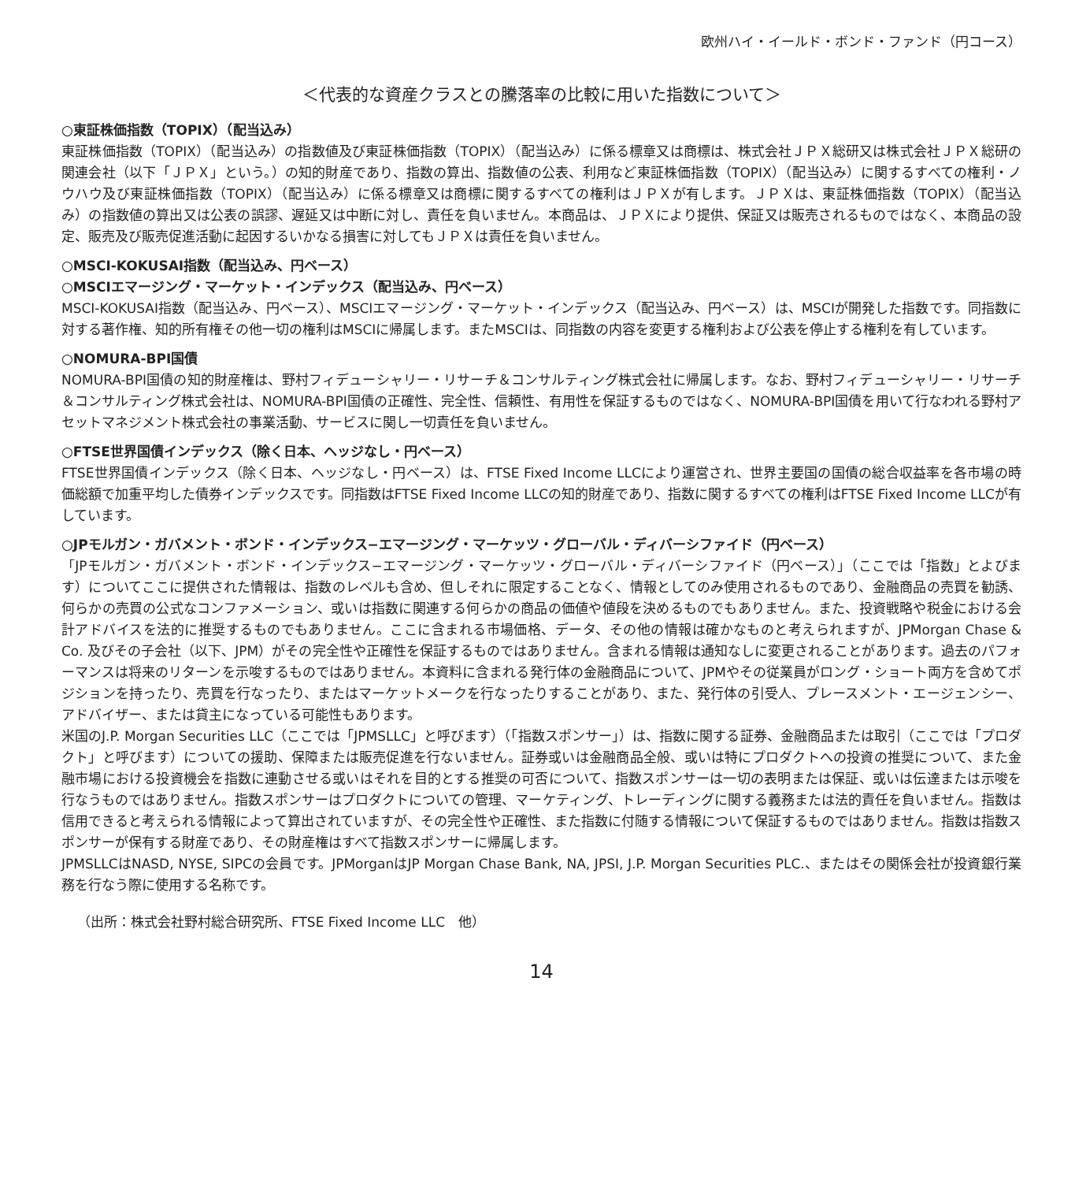欧州ハイ・イールド・ボンド・ファンド（円コース）
＜代表的な資産クラスとの騰落率の比較に用いた指数について＞
○東証株価指数（TOPIX）（配当込み）
東証株価指数（TOPIX）（配当込み）の指数値及び東証株価指数（TOPIX）（配当込み）に係る標章又は商標は、株式会社ＪＰＸ総研又は株式会社ＪＰＸ総研の関連会社（以下「ＪＰＸ」という。）の知的財産であり、指数の算出、指数値の公表、利用など東証株価指数（TOPIX）（配当込み）に関するすべての権利・ノウハウ及び東証株価指数（TOPIX）（配当込み）に係る標章又は商標に関するすべての権利はＪＰＸが有します。ＪＰＸは、東証株価指数（TOPIX）（配当込み）の指数値の算出又は公表の誤謬、遅延又は中断に対し、責任を負いません。本商品は、ＪＰＸにより提供、保証又は販売されるものではなく、本商品の設定、販売及び販売促進活動に起因するいかなる損害に対してもＪＰＸは責任を負いません。
○MSCI-KOKUSAI指数（配当込み、円ベース）
○MSCIエマージング・マーケット・インデックス（配当込み、円ベース）
MSCI-KOKUSAI指数（配当込み、円ベース）、MSCIエマージング・マーケット・インデックス（配当込み、円ベース）は、MSCIが開発した指数です。同指数に対する著作権、知的所有権その他一切の権利はMSCIに帰属します。またMSCIは、同指数の内容を変更する権利および公表を停止する権利を有しています。
○NOMURA-BPI国債
NOMURA-BPI国債の知的財産権は、野村フィデューシャリー・リサーチ＆コンサルティング株式会社に帰属します。なお、野村フィデューシャリー・リサーチ＆コンサルティング株式会社は、NOMURA-BPI国債の正確性、完全性、信頼性、有用性を保証するものではなく、NOMURA-BPI国債を用いて行なわれる野村アセットマネジメント株式会社の事業活動、サービスに関し一切責任を負いません。
○FTSE世界国債インデックス（除く日本、ヘッジなし・円ベース）
FTSE世界国債インデックス（除く日本、ヘッジなし・円ベース）は、FTSE Fixed Income LLCにより運営され、世界主要国の国債の総合収益率を各市場の時価総額で加重平均した債券インデックスです。同指数はFTSE Fixed Income LLCの知的財産であり、指数に関するすべての権利はFTSE Fixed Income LLCが有しています。
○JPモルガン・ガバメント・ボンド・インデックス−エマージング・マーケッツ・グローバル・ディバーシファイド（円ベース）
「JPモルガン・ガバメント・ボンド・インデックス−エマージング・マーケッツ・グローバル・ディバーシファイド（円ベース）」（ここでは「指数」とよびます）についてここに提供された情報は、指数のレベルも含め、但しそれに限定することなく、情報としてのみ使用されるものであり、金融商品の売買を勧誘、何らかの売買の公式なコンファメーション、或いは指数に関連する何らかの商品の価値や値段を決めるものでもありません。また、投資戦略や税金における会計アドバイスを法的に推奨するものでもありません。ここに含まれる市場価格、データ、その他の情報は確かなものと考えられますが、JPMorgan Chase & Co. 及びその子会社（以下、JPM）がその完全性や正確性を保証するものではありません。含まれる情報は通知なしに変更されることがあります。過去のパフォーマンスは将来のリターンを示唆するものではありません。本資料に含まれる発行体の金融商品について、JPMやその従業員がロング・ショート両方を含めてポジションを持ったり、売買を行なったり、またはマーケットメークを行なったりすることがあり、また、発行体の引受人、プレースメント・エージェンシー、アドバイザー、または貸主になっている可能性もあります。
米国のJ.P. Morgan Securities LLC（ここでは「JPMSLLC」と呼びます）（「指数スポンサー」）は、指数に関する証券、金融商品または取引（ここでは「プロダクト」と呼びます）についての援助、保障または販売促進を行ないません。証券或いは金融商品全般、或いは特にプロダクトへの投資の推奨について、また金融市場における投資機会を指数に連動させる或いはそれを目的とする推奨の可否について、指数スポンサーは一切の表明または保証、或いは伝達または示唆を行なうものではありません。指数スポンサーはプロダクトについての管理、マーケティング、トレーディングに関する義務または法的責任を負いません。指数は信用できると考えられる情報によって算出されていますが、その完全性や正確性、また指数に付随する情報について保証するものではありません。指数は指数スポンサーが保有する財産であり、その財産権はすべて指数スポンサーに帰属します。
JPMSLLCはNASD, NYSE, SIPCの会員です。JPMorganはJP Morgan Chase Bank, NA, JPSI, J.P. Morgan Securities PLC.、またはその関係会社が投資銀行業務を行なう際に使用する名称です。
（出所：株式会社野村総合研究所、FTSE Fixed Income LLC　他）
14